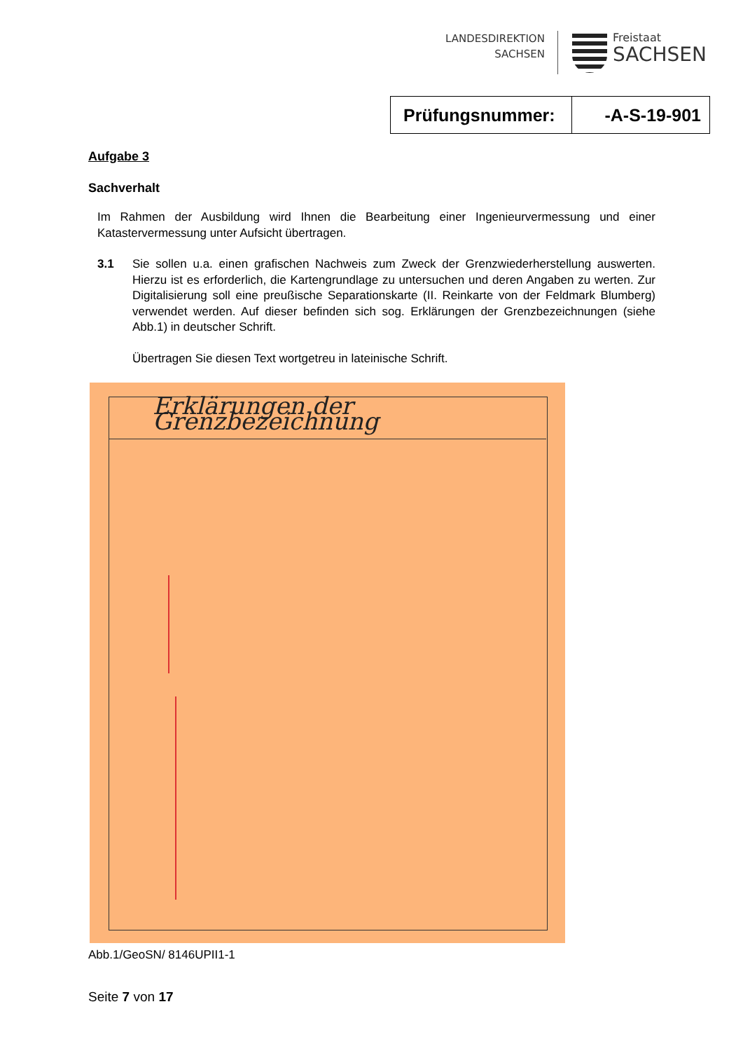LANDESDIREKTION
SACHSEN
Freistaat
SACHSEN
Prüfungsnummer: -A-S-19-901
Aufgabe 3
Sachverhalt
Im Rahmen der Ausbildung wird Ihnen die Bearbeitung einer Ingenieurvermessung und einer Katastervermessung unter Aufsicht übertragen.
3.1 Sie sollen u.a. einen grafischen Nachweis zum Zweck der Grenzwiederherstellung auswerten. Hierzu ist es erforderlich, die Kartengrundlage zu untersuchen und deren Angaben zu werten. Zur Digitalisierung soll eine preußische Separationskarte (II. Reinkarte von der Feldmark Blumberg) verwendet werden. Auf dieser befinden sich sog. Erklärungen der Grenzbezeichnungen (siehe Abb.1) in deutscher Schrift.
Übertragen Sie diesen Text wortgetreu in lateinische Schrift.
Erklärungen der Grenzbezeichnung
Abb.1/GeoSN/ 8146UPII1-1
Seite 7 von 17